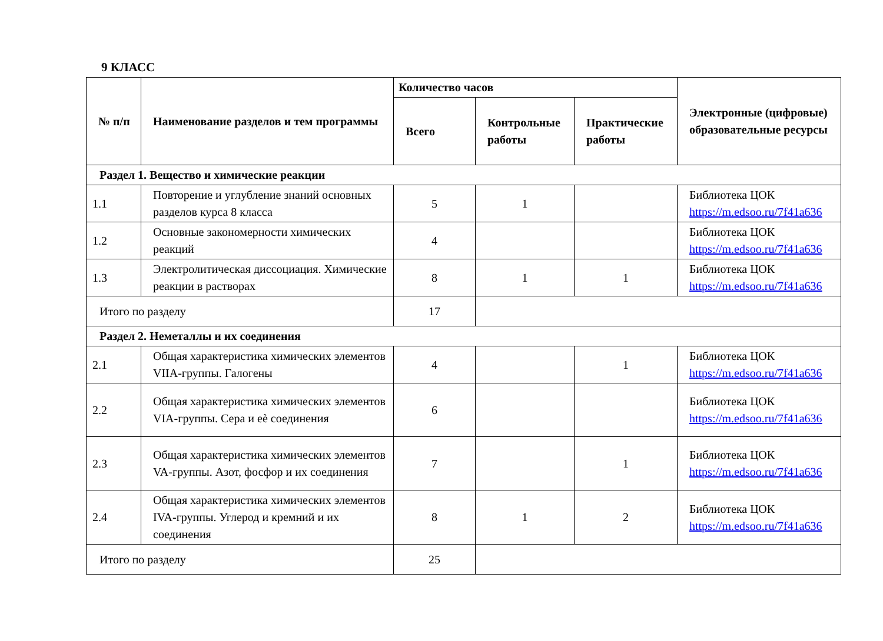9 КЛАСС
| № п/п | Наименование разделов и тем программы | Количество часов | | | Электронные (цифровые) образовательные ресурсы |
| --- | --- | --- | --- | --- | --- |
| | | Всего | Контрольные работы | Практические работы | |
| Раздел 1. Вещество и химические реакции | | | | | |
| 1.1 | Повторение и углубление знаний основных разделов курса 8 класса | 5 | 1 | | Библиотека ЦОК https://m.edsoo.ru/7f41a636 |
| 1.2 | Основные закономерности химических реакций | 4 | | | Библиотека ЦОК https://m.edsoo.ru/7f41a636 |
| 1.3 | Электролитическая диссоциация. Химические реакции в растворах | 8 | 1 | 1 | Библиотека ЦОК https://m.edsoo.ru/7f41a636 |
| Итого по разделу | | 17 | | | |
| Раздел 2. Неметаллы и их соединения | | | | | |
| 2.1 | Общая характеристика химических элементов VIIA-группы. Галогены | 4 | | 1 | Библиотека ЦОК https://m.edsoo.ru/7f41a636 |
| 2.2 | Общая характеристика химических элементов VIA-группы. Сера и еѐ соединения | 6 | | | Библиотека ЦОК https://m.edsoo.ru/7f41a636 |
| 2.3 | Общая характеристика химических элементов VA-группы. Азот, фосфор и их соединения | 7 | | 1 | Библиотека ЦОК https://m.edsoo.ru/7f41a636 |
| 2.4 | Общая характеристика химических элементов IVA-группы. Углерод и кремний и их соединения | 8 | 1 | 2 | Библиотека ЦОК https://m.edsoo.ru/7f41a636 |
| Итого по разделу | | 25 | | | |